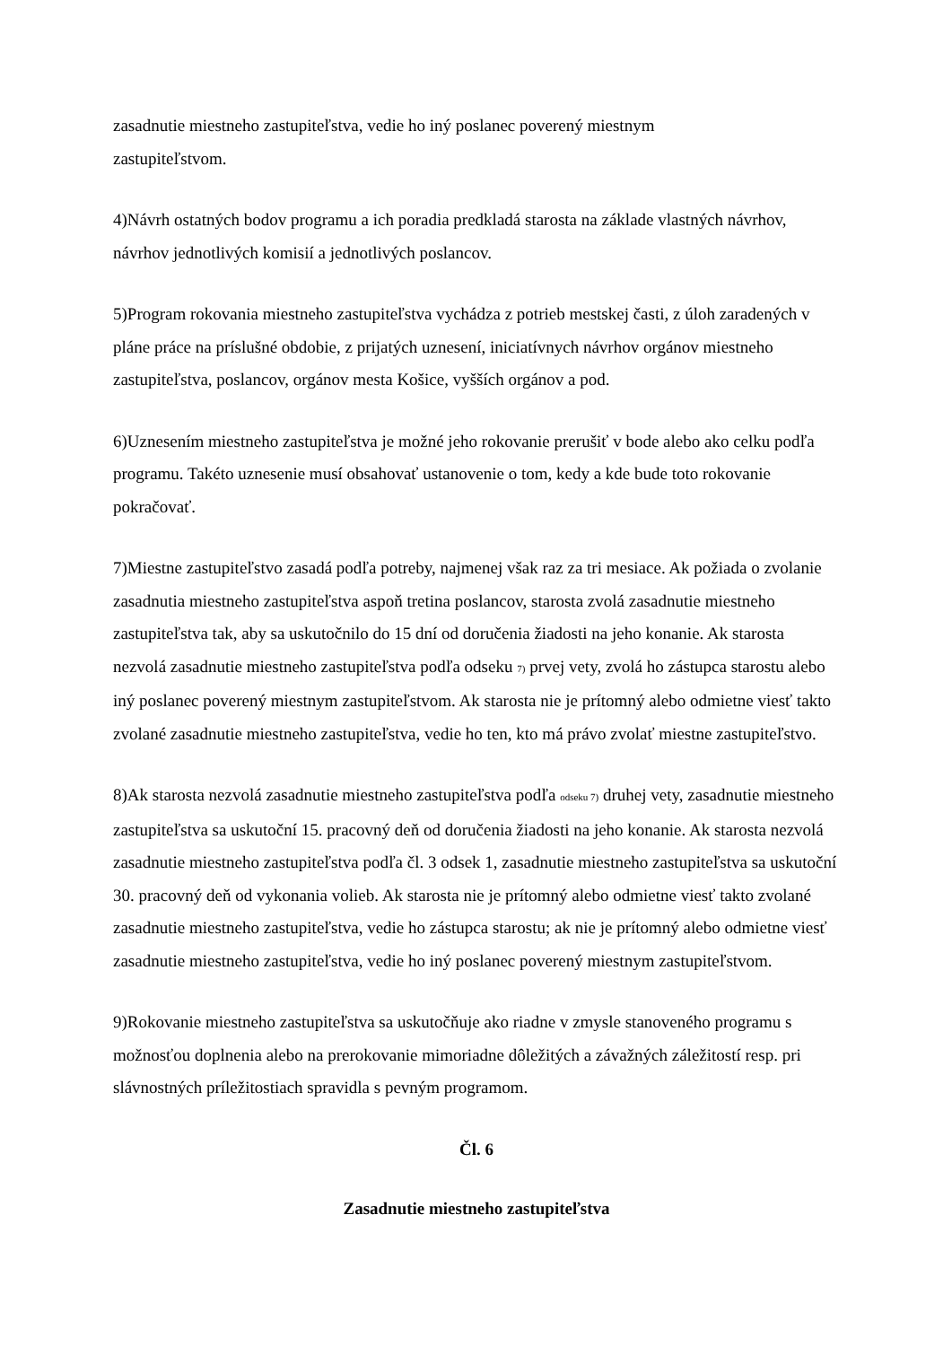zasadnutie miestneho zastupiteľstva, vedie ho iný poslanec poverený miestnym
zastupiteľstvom.
4)Návrh ostatných bodov programu a ich poradia predkladá starosta na základe vlastných návrhov, návrhov jednotlivých komisií a jednotlivých poslancov.
5)Program rokovania miestneho zastupiteľstva vychádza z potrieb mestskej časti, z úloh zaradených v pláne práce na príslušné obdobie, z prijatých uznesení, iniciatívnych návrhov orgánov miestneho zastupiteľstva, poslancov, orgánov mesta Košice, vyšších orgánov a pod.
6)Uznesením miestneho zastupiteľstva je možné jeho rokovanie prerušiť v bode alebo ako celku podľa programu. Takéto uznesenie musí obsahovať ustanovenie o tom, kedy a kde bude toto rokovanie pokračovať.
7)Miestne zastupiteľstvo zasadá podľa potreby, najmenej však raz za tri mesiace. Ak požiada o zvolanie zasadnutia miestneho zastupiteľstva aspoň tretina poslancov, starosta zvolá zasadnutie miestneho zastupiteľstva tak, aby sa uskutočnilo do 15 dní od doručenia žiadosti na jeho konanie. Ak starosta nezvolá zasadnutie miestneho zastupiteľstva podľa odseku 7) prvej vety, zvolá ho zástupca starostu alebo iný poslanec poverený miestnym zastupiteľstvom. Ak starosta nie je prítomný alebo odmietne viesť takto zvolané zasadnutie miestneho zastupiteľstva, vedie ho ten, kto má právo zvolať miestne zastupiteľstvo.
8)Ak starosta nezvolá zasadnutie miestneho zastupiteľstva podľa odseku 7) druhej vety, zasadnutie miestneho zastupiteľstva sa uskutoční 15. pracovný deň od doručenia žiadosti na jeho konanie. Ak starosta nezvolá zasadnutie miestneho zastupiteľstva podľa čl. 3 odsek 1, zasadnutie miestneho zastupiteľstva sa uskutoční 30. pracovný deň od vykonania volieb. Ak starosta nie je prítomný alebo odmietne viesť takto zvolané zasadnutie miestneho zastupiteľstva, vedie ho zástupca starostu; ak nie je prítomný alebo odmietne viesť zasadnutie miestneho zastupiteľstva, vedie ho iný poslanec poverený miestnym zastupiteľstvom.
9)Rokovanie miestneho zastupiteľstva sa uskutočňuje ako riadne v zmysle stanoveného programu s možnosťou doplnenia alebo na prerokovanie mimoriadne dôležitých a závažných záležitostí resp. pri slávnostných príležitostiach spravidla s pevným programom.
Čl. 6
Zasadnutie miestneho zastupiteľstva